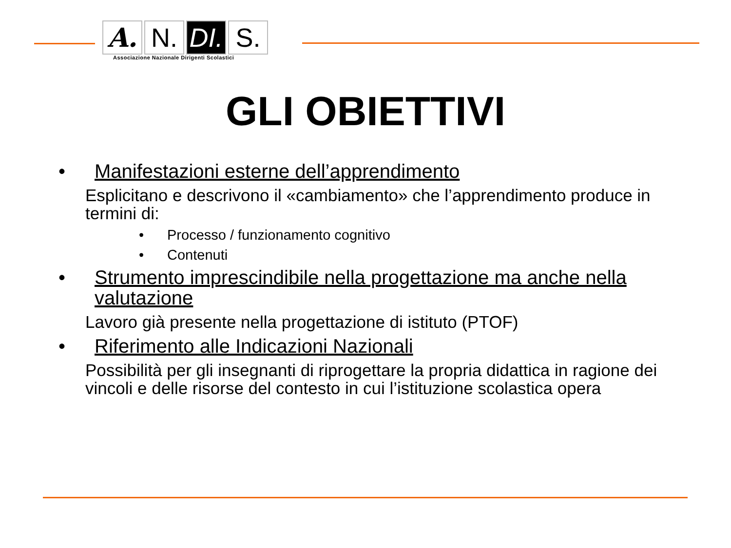A. N. DI.
S.
Associazione Nazionale Dirigenti Scolastici
GLI OBIETTIVI
• Manifestazioni esterne dell’apprendimento
Esplicitano e descrivono il «cambiamento» che l’apprendimento produce in termini di:
• Processo / funzionamento cognitivo
• Contenuti
• Strumento imprescindibile nella progettazione ma anche nella valutazione
Lavoro già presente nella progettazione di istituto (PTOF)
• Riferimento alle Indicazioni Nazionali
Possibilità per gli insegnanti di riprogettare la propria didattica in ragione dei vincoli e delle risorse del contesto in cui l’istituzione scolastica opera